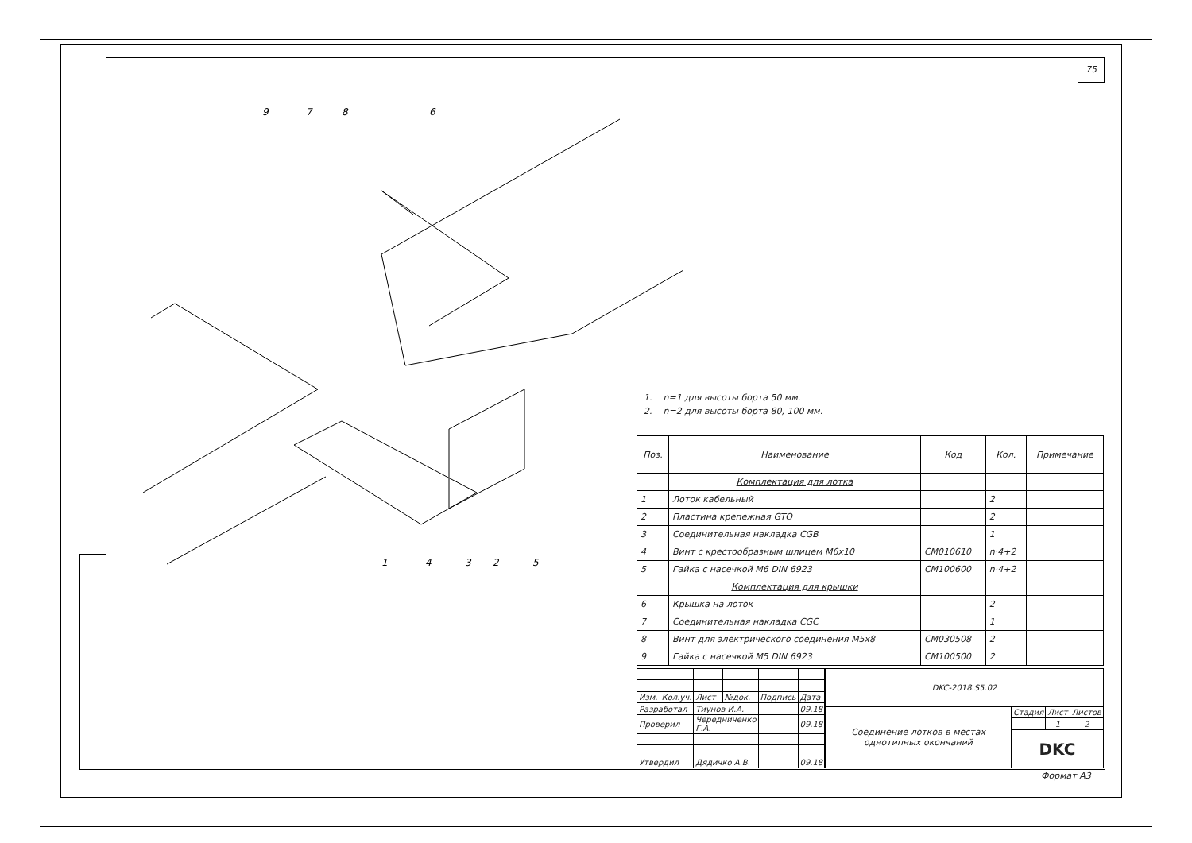75
9
7
8
6
1
4
3
2
5
1. n=1 для высоты борта 50 мм.
2. n=2 для высоты борта 80, 100 мм.
| Поз. | Наименование | Код | Кол. | Примечание |
| --- | --- | --- | --- | --- |
| | Комплектация для лотка | | | |
| 1 | Лоток кабельный | | 2 | |
| 2 | Пластина крепежная GTO | | 2 | |
| 3 | Соединительная накладка CGB | | 1 | |
| 4 | Винт с крестообразным шлицем М6х10 | CM010610 | n·4+2 | |
| 5 | Гайка с насечкой М6 DIN 6923 | CM100600 | n·4+2 | |
| | Комплектация для крышки | | | |
| 6 | Крышка на лоток | | 2 | |
| 7 | Соединительная накладка CGC | | 1 | |
| 8 | Винт для электрического соединения М5х8 | CM030508 | 2 | |
| 9 | Гайка с насечкой М5 DIN 6923 | CM100500 | 2 | |
| Изм. | Кол.уч. | Лист | №док. | Подпись | Дата |
| Разработал | | Тиунов И.А. | | | 09.18 |
| Проверил | | Чередниченко Г.А. | | | 09.18 |
| Утвердил | | Дядичко А.В. | | | 09.18 |
| DKC-2018.S5.02 | | | |
| Соединение лотков в местах однотипных окончаний | Стадия | Лист | Листов |
| | | 1 | 2 |
| | DKC | | |
Формат А3